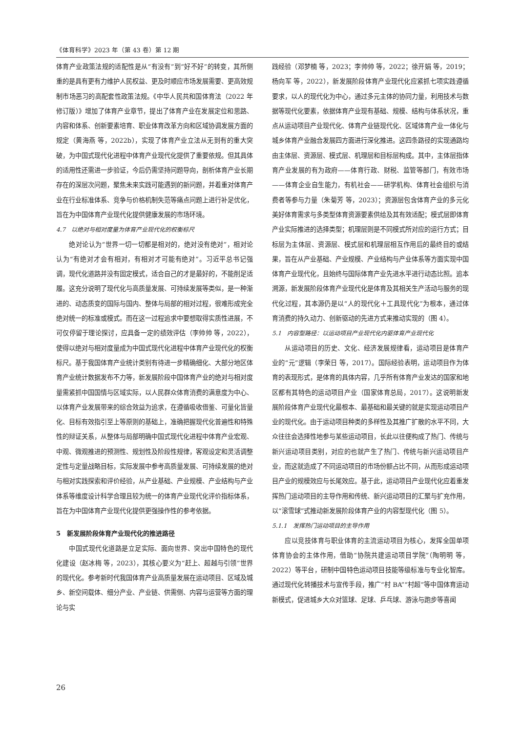《体育科学》2023 年（第 43 卷）第 12 期
体育产业政策法规的适配性是从“有没有”到“好不好”的转变，其所侧重的是具有更有力维护人民权益、更及时顺应市场发展需要、更高效规制市场恶习的高配套性政策法规。《中华人民共和国体育法（2022 年修订版）》增加了体育产业章节，提出了体育产业在发展定位和思路、内容和体系、创新要素培育、职业体育改革方向和区域协调发展方面的规定（黄海燕 等，2022b），实现了体育产业立法从无到有的重大突破，为中国式现代化进程中体育产业现代化提供了重要依规。但其具体的适用性还需进一步验证，今后仍需坚持问题导向，剖析体育产业长期存在的深层次问题，聚焦未来实践可能遇到的新问题，并着重对体育产业在行业标准体系、竞争与价格机制失范等痛点问题上进行补足优化，旨在为中国体育产业现代化提供健康发展的市场环境。
4.7　以绝对与相对度量为体育产业现代化的权衡标尺
绝对论认为“世界一切一切都是相对的，绝对没有绝对”，相对论认为“有绝对才会有相对，有相对才可能有绝对”。习近平总书记强调，现代化道路并没有固定模式，适合自己的才是最好的，不能削足适履。这充分说明了现代化与高质量发展、可持续发展等类似，是一种渐进的、动态质变的国际与国内、整体与局部的相对过程，很难形成完全绝对统一的标准或模式。而在这一过程追求中要想取得实质性进展，不可仅停留于理论探讨，应具备一定的绩效评估（李帅帅 等，2022），使得以绝对与相对度量成为中国式现代化进程中体育产业现代化的权衡标尺。基于我国体育产业统计类别有待进一步精确细化、大部分地区体育产业统计数据发布不力等，新发展阶段中国体育产业的绝对与相对度量需紧抓中国国情与区域实际，以人民群众体育消费的满意度为中心、以体育产业发展带来的综合效益为追求，在遵循吸收借鉴、可量化皆量化、目标有效指引至上等原则的基础上，准确把握现代化普遍性和特殊性的辩证关系，从整体与局部明确中国式现代化进程中体育产业宏观、中观、微观推进的预测性、规划性及阶段性规律，客观设定和灵活调整定性与定量战略目标，实际发展中参考高质量发展、可持续发展的绝对与相对实践探索和评价经验，从产业基础、产业规模、产业结构与产业体系等维度设计科学合理且较为统一的体育产业现代化评价指标体系，旨在为中国体育产业现代化提供更强操作性的参考依据。
5　新发展阶段体育产业现代化的推进路径
中国式现代化道路是立足实际、面向世界、突出中国特色的现代化建设（赵冰梅 等，2023），其核心要义为“赶上、超越与引领”世界的现代化。参考新时代我国体育产业高质量发展在运动项目、区域及城乡、新空间载体、细分产业、产业链、供需侧、内容与运营等方面的理论与实
践经验（邓梦楠 等，2023；李帅帅 等，2022；徐开娟 等，2019；杨向军 等，2022），新发展阶段体育产业现代化应紧抓七项实践遵循要求，以人的现代化为中心，通过多元主体的协同力量，利用技术与数据等现代化要素，依据体育产业现有基础、规模、结构与体系状况，重点从运动项目产业现代化、体育产业链现代化、区域体育产业一体化与城乡体育产业融合发展四方面进行深化推进。这四条路径的实现通路均由主体层、资源层、模式层、机理层和目标层构成。其中，主体层指体育产业发展的有为政府——体育行政、财税、监管等部门，有效市场——体育企业自生能力，有机社会——研学机构、体育社会组织与消费者等参与力量（朱菊芳 等，2023）；资源层包含体育产业的多元化美好体育需求与多类型体育资源要素供给及其有效适配；模式层即体育产业实际推进的选择类型；机理层则是不同模式所对应的运行方式；目标层为主体层、资源层、模式层和机理层相互作用后的最终目的或结果，旨在从产业基础、产业规模、产业结构与产业体系等方面实现中国体育产业现代化，且始终与国际体育产业先进水平进行动态比照。追本溯源，新发展阶段体育产业现代化是体育及其相关生产活动与服务的现代化过程，其本源仍是以“人的现代化＋工具现代化”为根本，通过体育消费的持久动力、创新驱动的先进方式来推动实现的（图 4）。
5.1　内容型路径：以运动项目产业现代化内驱体育产业现代化
从运动项目的历史、文化、经济发展规律看，运动项目是体育产业的“元”逻辑（李荣日 等，2017）。国际经验表明，运动项目作为体育的表现形式，是体育的具体内容，几乎所有体育产业发达的国家和地区都有其特色的运动项目产业（国家体育总局，2017）。这说明新发展阶段体育产业现代化最根本、最基础和最关键的就是实现运动项目产业的现代化。由于运动项目种类的多样性及其推广扩散的水平不同，大众往往会选择性地参与某些运动项目，长此以往便构成了热门、传统与新兴运动项目类别，对应的也就产生了热门、传统与新兴运动项目产业，而这就造成了不同运动项目的市场份额占比不同，从而形成运动项目产业的规模效应与长尾效应。基于此，运动项目产业现代化应着重发挥热门运动项目的主导作用和传统、新兴运动项目的汇聚与扩充作用，以“滚雪球”式推动新发展阶段体育产业的内容型现代化（图 5）。
5.1.1　发挥热门运动项目的主导作用
应以竞技体育与职业体育的主流运动项目为核心，发挥全国单项体育协会的主体作用，借助“协院共建运动项目学院”（陶明明 等，2022）等平台，研制中国特色运动项目技能等级标准与专业化智库。通过现代化转播技术与宣传手段，推广“村 BA”“村超”等中国体育运动新模式，促进城乡大众对篮球、足球、乒乓球、游泳与跑步等喜闻
26